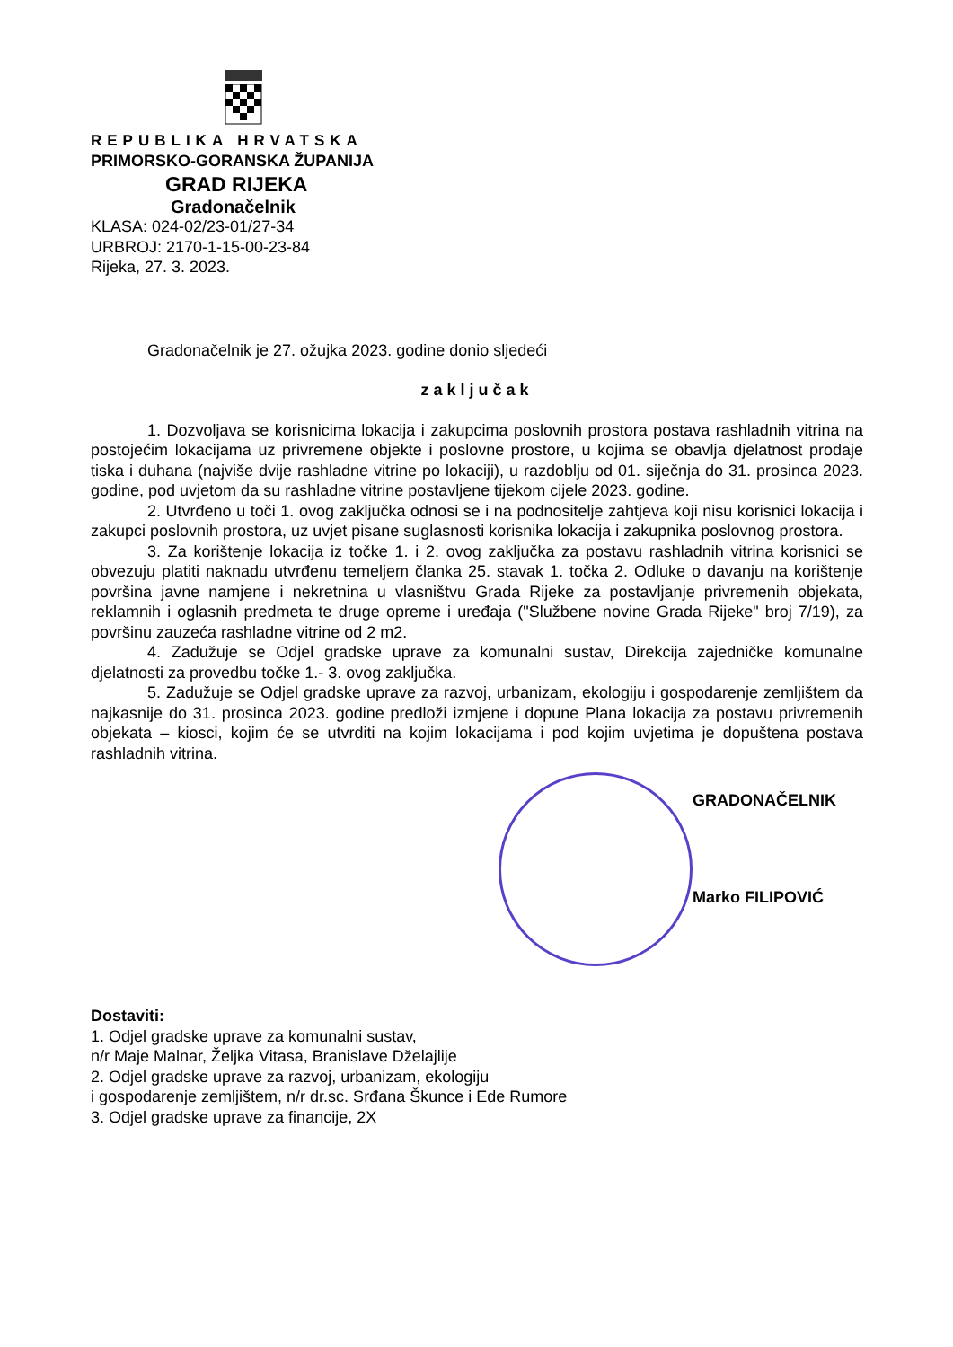REPUBLIKA HRVATSKA
PRIMORSKO-GORANSKA ŽUPANIJA
GRAD RIJEKA
Gradonačelnik
KLASA: 024-02/23-01/27-34
URBROJ: 2170-1-15-00-23-84
Rijeka, 27. 3. 2023.
Gradonačelnik je 27. ožujka 2023. godine donio sljedeći
zaključak
1. Dozvoljava se korisnicima lokacija i zakupcima poslovnih prostora postava rashladnih vitrina na postojećim lokacijama uz privremene objekte i poslovne prostore, u kojima se obavlja djelatnost prodaje tiska i duhana (najviše dvije rashladne vitrine po lokaciji), u razdoblju od 01. siječnja do 31. prosinca 2023. godine, pod uvjetom da su rashladne vitrine postavljene tijekom cijele 2023. godine.
2. Utvrđeno u toči 1. ovog zaključka odnosi se i na podnositelje zahtjeva koji nisu korisnici lokacija i zakupci poslovnih prostora, uz uvjet pisane suglasnosti korisnika lokacija i zakupnika poslovnog prostora.
3. Za korištenje lokacija iz točke 1. i 2. ovog zaključka za postavu rashladnih vitrina korisnici se obvezuju platiti naknadu utvrđenu temeljem članka 25. stavak 1. točka 2. Odluke o davanju na korištenje površina javne namjene i nekretnina u vlasništvu Grada Rijeke za postavljanje privremenih objekata, reklamnih i oglasnih predmeta te druge opreme i uređaja ("Službene novine Grada Rijeke" broj 7/19), za površinu zauzeća rashladne vitrine od 2 m2.
4. Zadužuje se Odjel gradske uprave za komunalni sustav, Direkcija zajedničke komunalne djelatnosti za provedbu točke 1.- 3. ovog zaključka.
5. Zadužuje se Odjel gradske uprave za razvoj, urbanizam, ekologiju i gospodarenje zemljištem da najkasnije do 31. prosinca 2023. godine predloži izmjene i dopune Plana lokacija za postavu privremenih objekata – kiosci, kojim će se utvrditi na kojim lokacijama i pod kojim uvjetima je dopuštena postava rashladnih vitrina.
GRADONAČELNIK
Marko FILIPOVIĆ
Dostaviti:
1. Odjel gradske uprave za komunalni sustav,
n/r Maje Malnar, Željka Vitasa, Branislave Dželajlije
2. Odjel gradske uprave za razvoj, urbanizam, ekologiju
i gospodarenje zemljištem, n/r dr.sc. Srđana Škunce i Ede Rumore
3. Odjel gradske uprave za financije, 2X